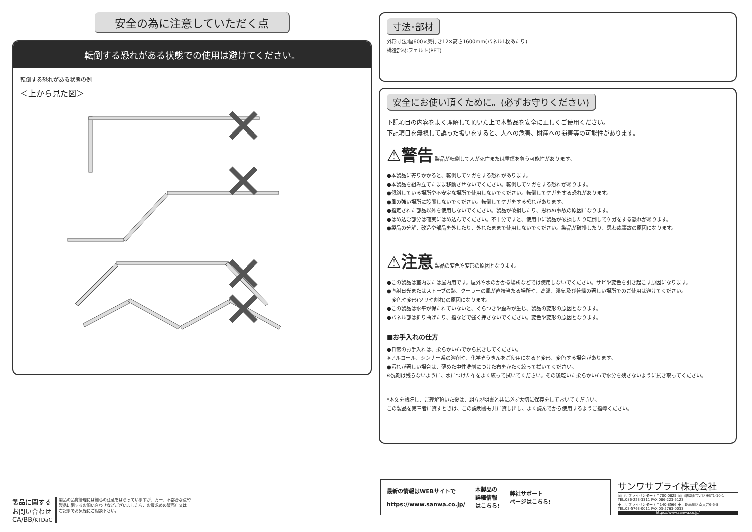安全の為に注意していただく点
転倒する恐れがある状態での使用は避けてください。
転倒する恐れがある状態の例
＜上から見た図＞
寸法･部材
外形寸法:幅600×奥行き12×高さ1600mm(パネル1枚あたり)
構造部材:フェルト(PET)
安全にお使い頂くために。(必ずお守りください)
下記項目の内容をよく理解して頂いた上で本製品を安全に正しくご使用ください。
下記項目を無視して誤った扱いをすると、人への危害、財産への損害等の可能性があります。
⚠警告 製品が転倒して人が死亡または重傷を負う可能性があります。
●本製品に寄りかかると、転倒してケガをする恐れがあります。
●本製品を組み立てたまま移動させないでください。転倒してケガをする恐れがあります。
●傾斜している場所や不安定な場所で使用しないでください。転倒してケガをする恐れがあります。
●風の強い場所に設置しないでください。転倒してケガをする恐れがあります。
●指定された部品以外を使用しないでください。製品が破損したり、思わぬ事故の原因になります。
●はめ込む部分は確実にはめ込んでください。不十分ですと、使用中に製品が破損したり転倒してケガをする恐れがあります。
●製品の分解、改造や部品を外したり、外れたままで使用しないでください。製品が破損したり、思わぬ事故の原因になります。
⚠注意 製品の変色や変形の原因となります。
●この製品は室内または屋内用です。屋外や水のかかる場所などでは使用しないでください。サビや変色を引き起こす原因になります。
●直射日光またはストーブの熱、クーラーの風が直接当たる場所や、高温、湿気及び乾燥の著しい場所でのご使用は避けてください。
　変色や変形(ソリや割れ)の原因になります。
●この製品は水平が保たれていないと、ぐらつきや歪みが生じ、製品の変形の原因となります。
●パネル部は折り曲げたり、指などで強く押さないでください。変色や変形の原因となります。
■お手入れの仕方
●日常のお手入れは、柔らかい布でから拭きしてください。
※アルコール、シンナー系の溶剤や、化学ぞうきんをご使用になると変形、変色する場合があります。
●汚れが著しい場合は、薄めた中性洗剤につけた布をかたく絞って拭いてください。
※洗剤は残らないように、水につけた布をよく絞って拭いてください。その後乾いた柔らかい布で水分を残さないように拭き取ってください。
*本文を熟読し、ご理解頂いた後は、組立説明書と共に必ず大切に保存をしておいてください。
この製品を第三者に貸すときは、この説明書も共に貸し出し、よく読んでから使用するようご指導ください。
製品に関する
お問い合わせ
CA/BB/KTDaC
製品の品質管理には細心の注意をはらっていますが、万一、不都合な点や
製品に関するお問い合わせなどございましたら、お買求めの販売店又は
右記までお気軽にご相談下さい。
最新の情報はWEBサイトで
https://www.sanwa.co.jp/
本製品の
詳細情報
はこちら!
弊社サポート
ページはこちら!
サンワサプライ株式会社
岡山サプライセンター / 〒700-0825 岡山県岡山市北区田町1-10-1
TEL.086-223-3311 FAX.086-223-5123
東京サプライセンター / 〒140-8566 東京都品川区南大井6-5-8
TEL.03-5763-0011 FAX.03-5763-0033
https://www.sanwa.co.jp/